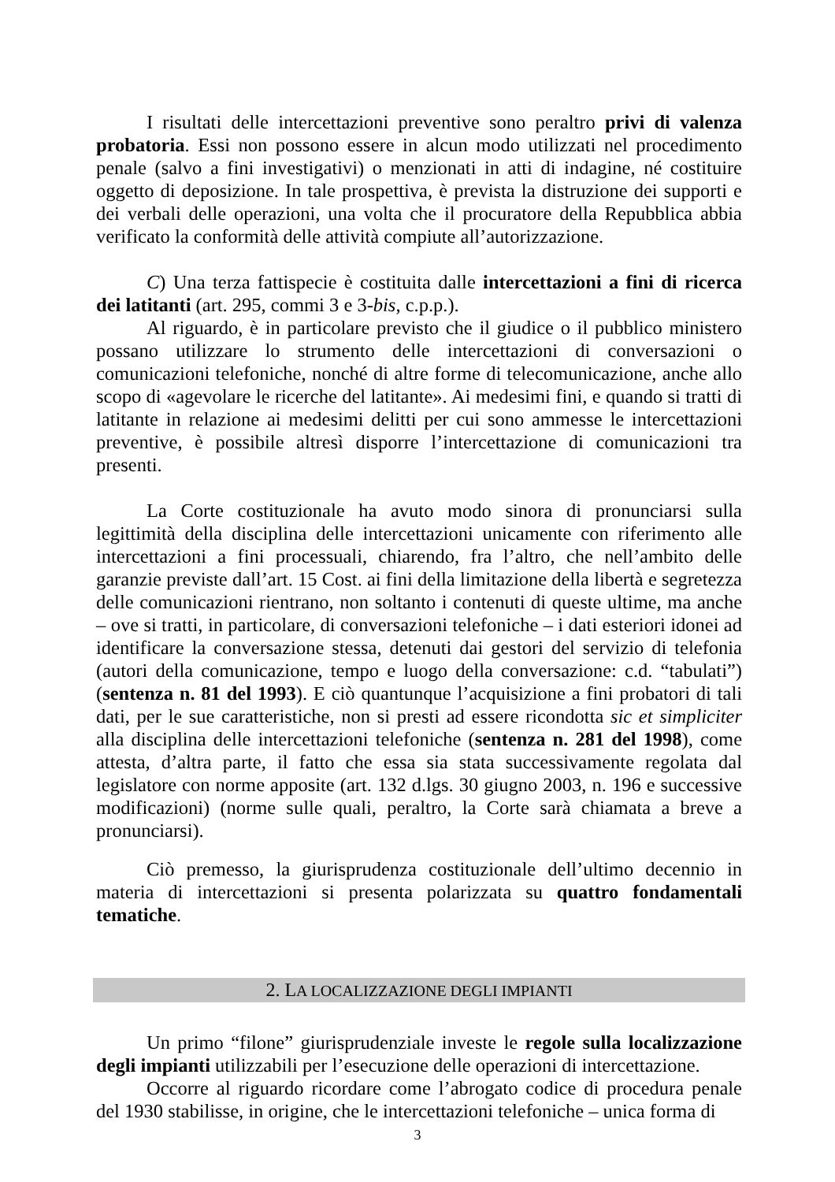I risultati delle intercettazioni preventive sono peraltro privi di valenza probatoria. Essi non possono essere in alcun modo utilizzati nel procedimento penale (salvo a fini investigativi) o menzionati in atti di indagine, né costituire oggetto di deposizione. In tale prospettiva, è prevista la distruzione dei supporti e dei verbali delle operazioni, una volta che il procuratore della Repubblica abbia verificato la conformità delle attività compiute all’autorizzazione.
C) Una terza fattispecie è costituita dalle intercettazioni a fini di ricerca dei latitanti (art. 295, commi 3 e 3-bis, c.p.p.).
Al riguardo, è in particolare previsto che il giudice o il pubblico ministero possano utilizzare lo strumento delle intercettazioni di conversazioni o comunicazioni telefoniche, nonché di altre forme di telecomunicazione, anche allo scopo di «agevolare le ricerche del latitante». Ai medesimi fini, e quando si tratti di latitante in relazione ai medesimi delitti per cui sono ammesse le intercettazioni preventive, è possibile altresì disporre l’intercettazione di comunicazioni tra presenti.
La Corte costituzionale ha avuto modo sinora di pronunciarsi sulla legittimità della disciplina delle intercettazioni unicamente con riferimento alle intercettazioni a fini processuali, chiarendo, fra l’altro, che nell’ambito delle garanzie previste dall’art. 15 Cost. ai fini della limitazione della libertà e segretezza delle comunicazioni rientrano, non soltanto i contenuti di queste ultime, ma anche – ove si tratti, in particolare, di conversazioni telefoniche – i dati esteriori idonei ad identificare la conversazione stessa, detenuti dai gestori del servizio di telefonia (autori della comunicazione, tempo e luogo della conversazione: c.d. “tabulati”) (sentenza n. 81 del 1993). E ciò quantunque l’acquisizione a fini probatori di tali dati, per le sue caratteristiche, non si presti ad essere ricondotta sic et simpliciter alla disciplina delle intercettazioni telefoniche (sentenza n. 281 del 1998), come attesta, d’altra parte, il fatto che essa sia stata successivamente regolata dal legislatore con norme apposite (art. 132 d.lgs. 30 giugno 2003, n. 196 e successive modificazioni) (norme sulle quali, peraltro, la Corte sarà chiamata a breve a pronunciarsi).
Ciò premesso, la giurisprudenza costituzionale dell’ultimo decennio in materia di intercettazioni si presenta polarizzata su quattro fondamentali tematiche.
2. LA LOCALIZZAZIONE DEGLI IMPIANTI
Un primo “filone” giurisprudenziale investe le regole sulla localizzazione degli impianti utilizzabili per l’esecuzione delle operazioni di intercettazione.
Occorre al riguardo ricordare come l’abrogato codice di procedura penale del 1930 stabilisse, in origine, che le intercettazioni telefoniche – unica forma di
3